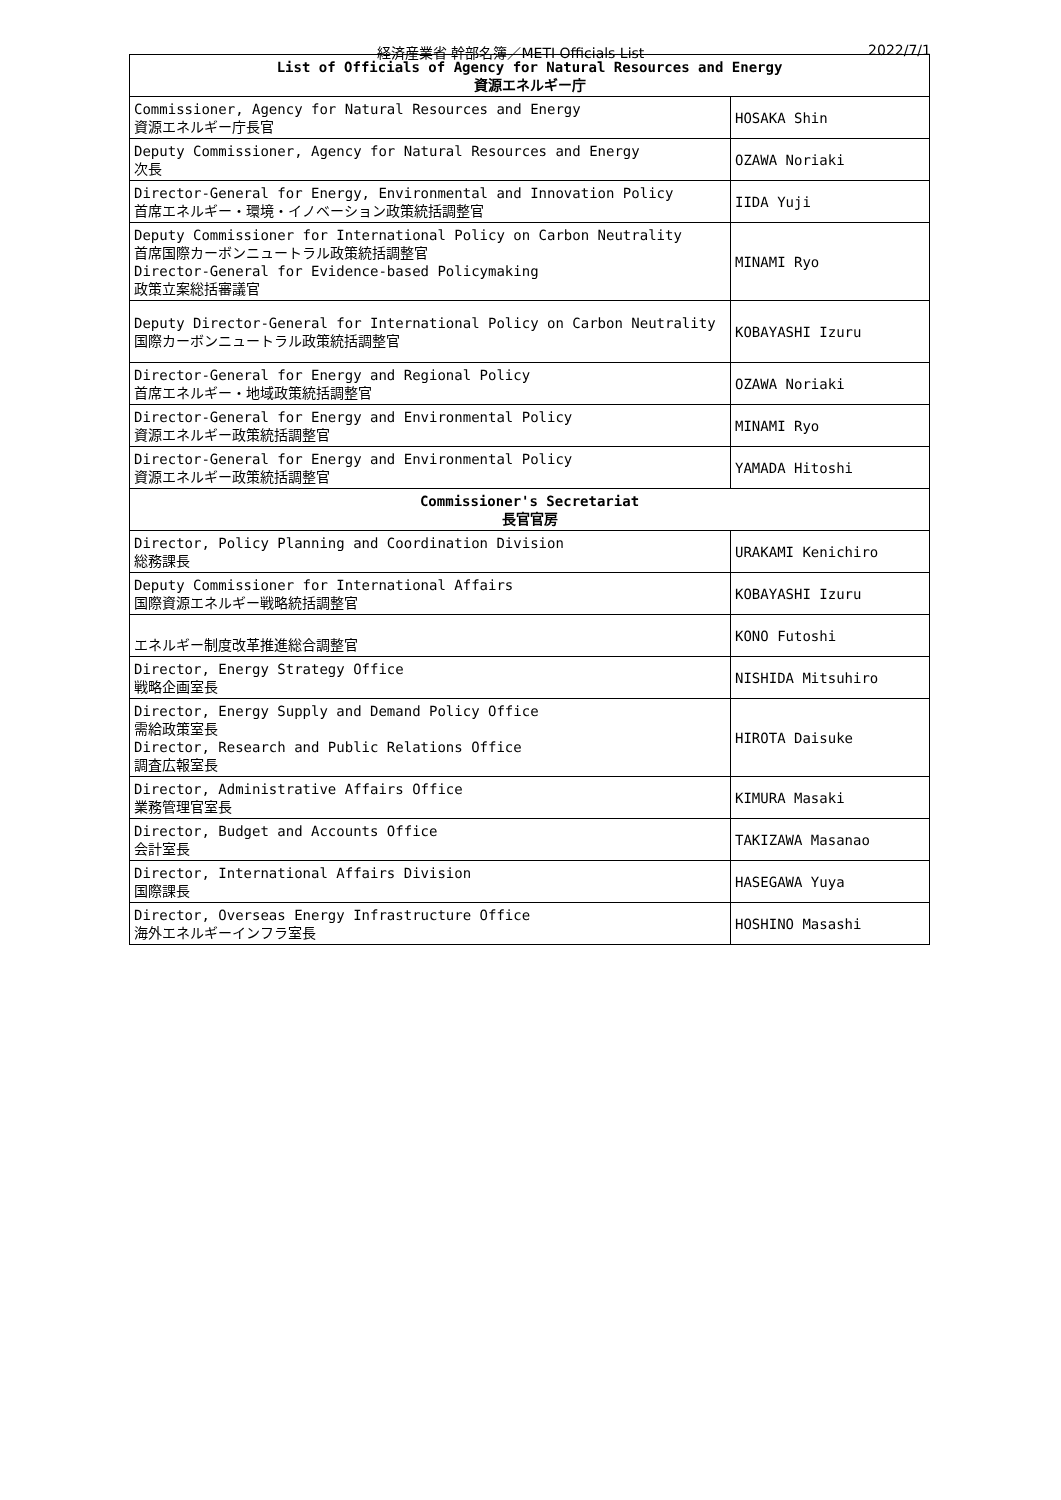経済産業省 幹部名簿／METI Officials List 2022/7/1
| List of Officials of Agency for Natural Resources and Energy 資源エネルギー庁 | |
| --- | --- |
| Commissioner, Agency for Natural Resources and Energy 資源エネルギー庁長官 | HOSAKA Shin |
| Deputy Commissioner, Agency for Natural Resources and Energy 次長 | OZAWA Noriaki |
| Director-General for Energy, Environmental and Innovation Policy 首席エネルギー・環境・イノベーション政策統括調整官 | IIDA Yuji |
| Deputy Commissioner for International Policy on Carbon Neutrality 首席国際カーボンニュートラル政策統括調整官 Director-General for Evidence-based Policymaking 政策立案総括審議官 | MINAMI Ryo |
| Deputy Director-General for International Policy on Carbon Neutrality 国際カーボンニュートラル政策統括調整官 | KOBAYASHI Izuru |
| Director-General for Energy and Regional Policy 首席エネルギー・地域政策統括調整官 | OZAWA Noriaki |
| Director-General for Energy and Environmental Policy 資源エネルギー政策統括調整官 | MINAMI Ryo |
| Director-General for Energy and Environmental Policy 資源エネルギー政策統括調整官 | YAMADA Hitoshi |
| Commissioner's Secretariat 長官官房 | |
| Director, Policy Planning and Coordination Division 総務課長 | URAKAMI Kenichiro |
| Deputy Commissioner for International Affairs 国際資源エネルギー戦略統括調整官 | KOBAYASHI Izuru |
| エネルギー制度改革推進総合調整官 | KONO Futoshi |
| Director, Energy Strategy Office 戦略企画室長 | NISHIDA Mitsuhiro |
| Director, Energy Supply and Demand Policy Office 需給政策室長 Director, Research and Public Relations Office 調査広報室長 | HIROTA Daisuke |
| Director, Administrative Affairs Office 業務管理官室長 | KIMURA Masaki |
| Director, Budget and Accounts Office 会計室長 | TAKIZAWA Masanao |
| Director, International Affairs Division 国際課長 | HASEGAWA Yuya |
| Director, Overseas Energy Infrastructure Office 海外エネルギーインフラ室長 | HOSHINO Masashi |